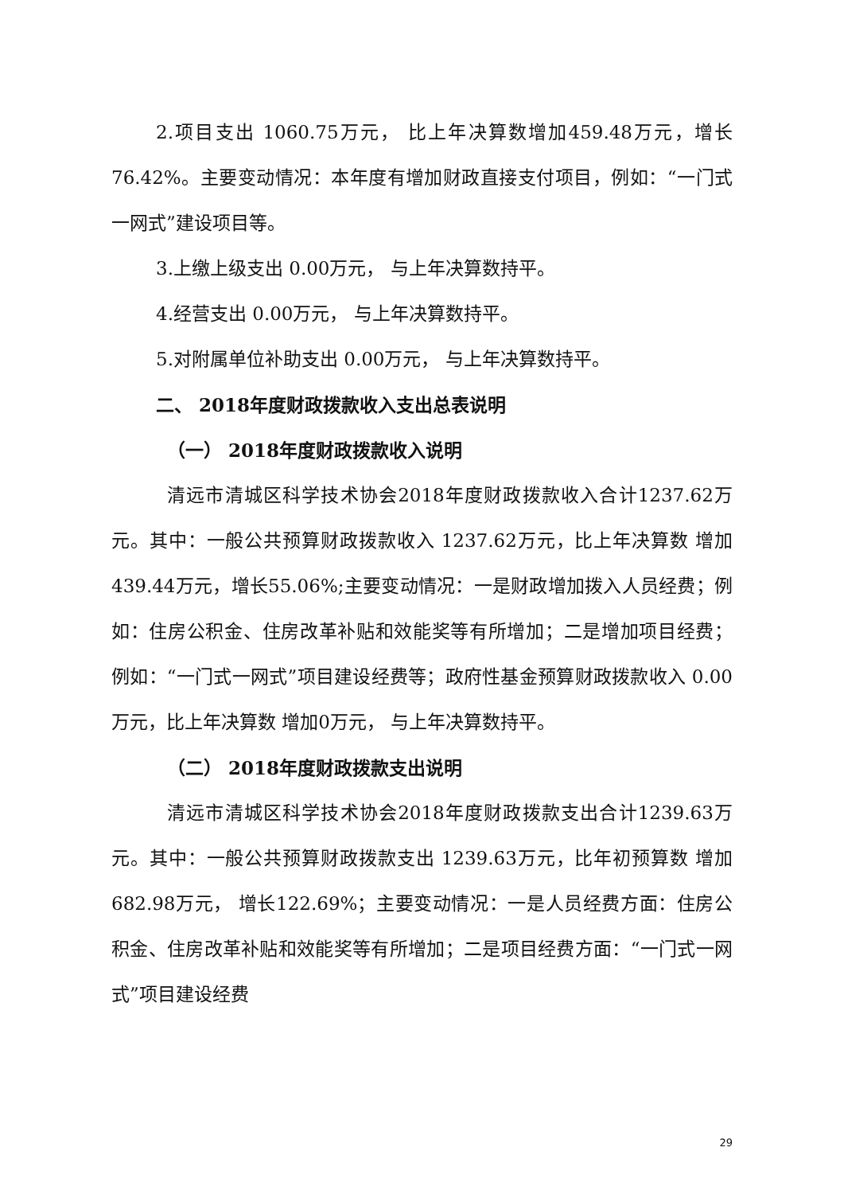2.项目支出 1060.75万元， 比上年决算数增加459.48万元，增长76.42%。主要变动情况：本年度有增加财政直接支付项目，例如：“一门式一网式”建设项目等。
3.上缴上级支出 0.00万元， 与上年决算数持平。
4.经营支出 0.00万元， 与上年决算数持平。
5.对附属单位补助支出 0.00万元， 与上年决算数持平。
二、 2018年度财政拨款收入支出总表说明
（一） 2018年度财政拨款收入说明
清远市清城区科学技术协会2018年度财政拨款收入合计1237.62万元。其中：一般公共预算财政拨款收入 1237.62万元，比上年决算数 增加439.44万元，增长55.06%;主要变动情况：一是财政增加拨入人员经费；例如：住房公积金、住房改革补贴和效能奖等有所增加；二是增加项目经费；例如：“一门式一网式”项目建设经费等；政府性基金预算财政拨款收入 0.00万元，比上年决算数 增加0万元， 与上年决算数持平。
（二） 2018年度财政拨款支出说明
清远市清城区科学技术协会2018年度财政拨款支出合计1239.63万元。其中：一般公共预算财政拨款支出 1239.63万元，比年初预算数 增加682.98万元， 增长122.69%；主要变动情况：一是人员经费方面：住房公积金、住房改革补贴和效能奖等有所增加；二是项目经费方面：“一门式一网式”项目建设经费
29